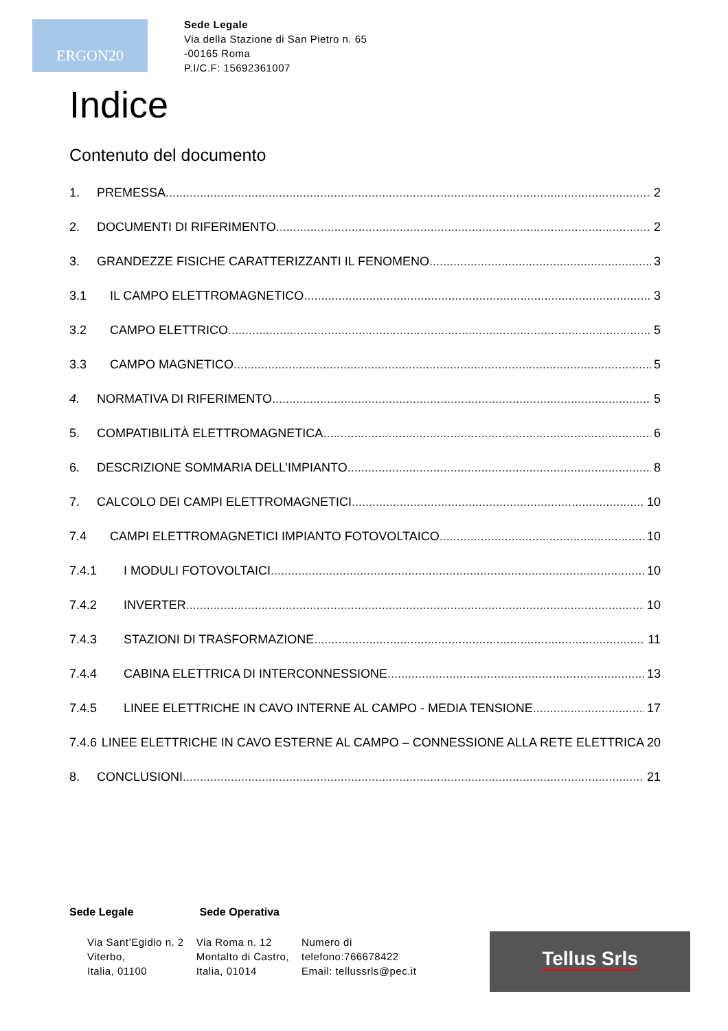ERGON20
Sede Legale
Via della Stazione di San Pietro n. 65
-00165 Roma
P.I/C.F: 15692361007
Indice
Contenuto del documento
1. PREMESSA 2
2. DOCUMENTI DI RIFERIMENTO 2
3. GRANDEZZE FISICHE CARATTERIZZANTI IL FENOMENO 3
3.1 IL CAMPO ELETTROMAGNETICO 3
3.2 CAMPO ELETTRICO 5
3.3 CAMPO MAGNETICO 5
4. NORMATIVA DI RIFERIMENTO 5
5. COMPATIBILITÀ ELETTROMAGNETICA 6
6. DESCRIZIONE SOMMARIA DELL’IMPIANTO 8
7. CALCOLO DEI CAMPI ELETTROMAGNETICI 10
7.4 CAMPI ELETTROMAGNETICI IMPIANTO FOTOVOLTAICO 10
7.4.1 I MODULI FOTOVOLTAICI 10
7.4.2 INVERTER 10
7.4.3 STAZIONI DI TRASFORMAZIONE 11
7.4.4 CABINA ELETTRICA DI INTERCONNESSIONE 13
7.4.5 LINEE ELETTRICHE IN CAVO INTERNE AL CAMPO - MEDIA TENSIONE 17
7.4.6 LINEE ELETTRICHE IN CAVO ESTERNE AL CAMPO – CONNESSIONE ALLA RETE ELETTRICA 20
8. CONCLUSIONI 21
Sede Legale Sede Operativa
Via Sant’Egidio n. 2
Viterbo,
Italia, 01100
Via Roma n. 12
Montalto di Castro,
Italia, 01014
Numero di
telefono:766678422
Email: tellussrls@pec.it
Tellus Srls